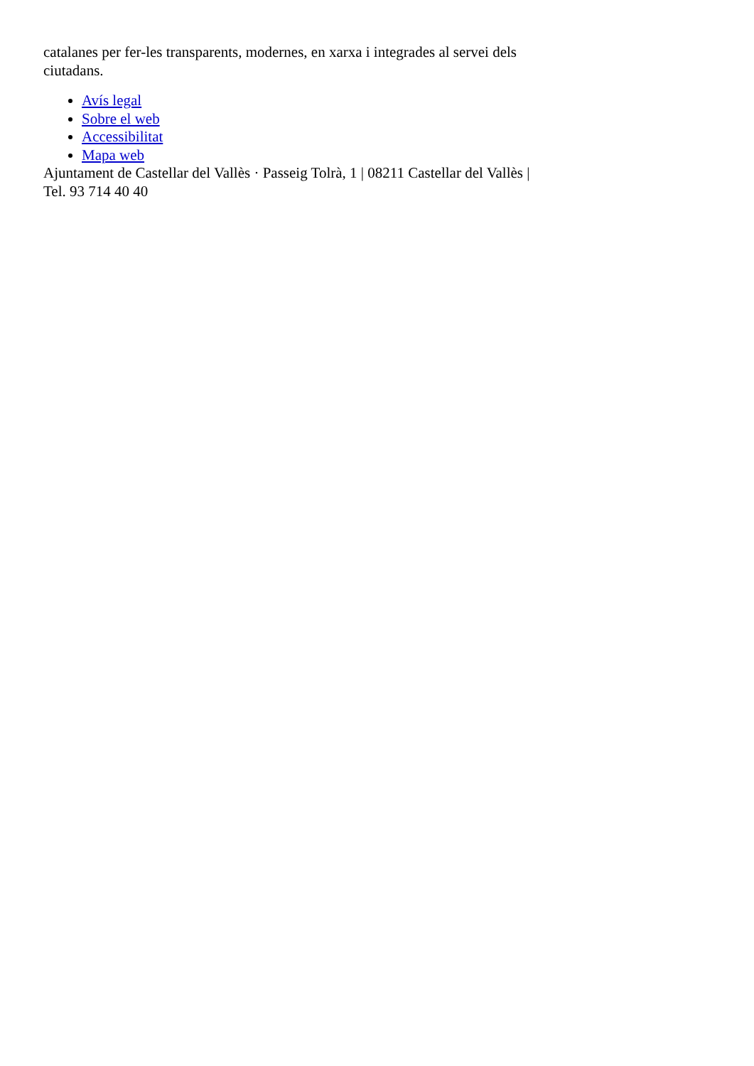catalanes per fer-les transparents, modernes, en xarxa i integrades al servei dels ciutadans.
Avís legal
Sobre el web
Accessibilitat
Mapa web
Ajuntament de Castellar del Vallès · Passeig Tolrà, 1 | 08211 Castellar del Vallès | Tel. 93 714 40 40